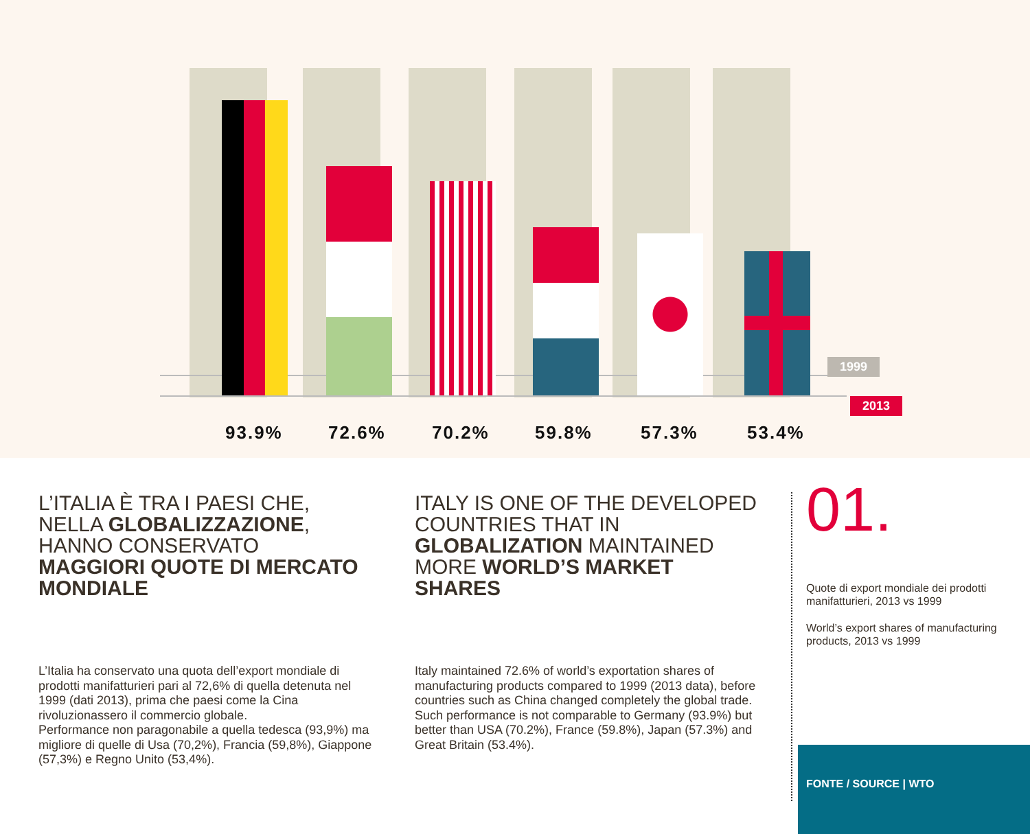1999
2013
93.9% 72.6% 70.2% 59.8% 57.3% 53.4%
L’ITALIA È TRA I PAESI CHE,
NELLA GLOBALIZZAZIONE,
HANNO CONSERVATO
MAGGIORI QUOTE DI MERCATO MONDIALE
L’Italia ha conservato una quota dell’export mondiale di prodotti manifatturieri pari al 72,6% di quella detenuta nel 1999 (dati 2013), prima che paesi come la Cina rivoluzionassero il commercio globale.
Performance non paragonabile a quella tedesca (93,9%) ma migliore di quelle di Usa (70,2%), Francia (59,8%), Giappone (57,3%) e Regno Unito (53,4%).
ITALY IS ONE OF THE DEVELOPED COUNTRIES THAT IN GLOBALIZATION MAINTAINED MORE WORLD’S MARKET SHARES
Italy maintained 72.6% of world’s exportation shares of manufacturing products compared to 1999 (2013 data), before countries such as China changed completely the global trade.
Such performance is not comparable to Germany (93.9%) but better than USA (70.2%), France (59.8%), Japan (57.3%) and Great Britain (53.4%).
01.
Quote di export mondiale dei prodotti manifatturieri, 2013 vs 1999
World’s export shares of manufacturing products, 2013 vs 1999
FONTE / SOURCE | WTO